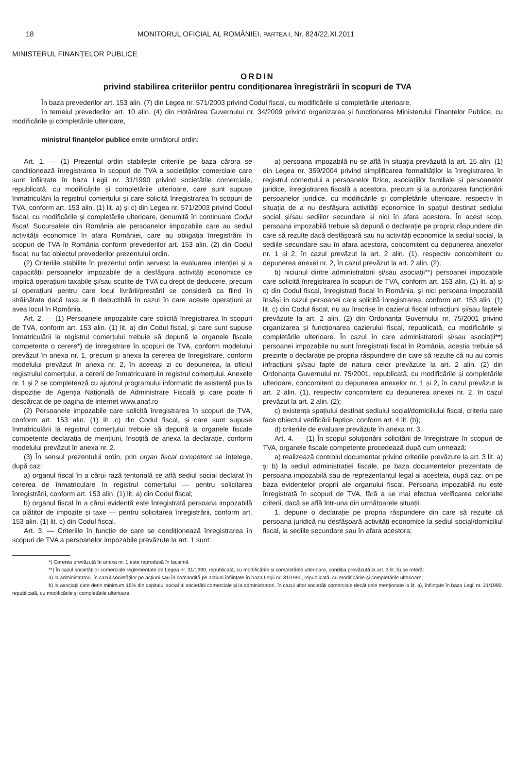18 MONITORUL OFICIAL AL ROMÂNIEI, PARTEA I, Nr. 824/22.XI.2011
MINISTERUL FINANȚELOR PUBLICE
ORDIN
privind stabilirea criteriilor pentru condiționarea înregistrării în scopuri de TVA
În baza prevederilor art. 153 alin. (7) din Legea nr. 571/2003 privind Codul fiscal, cu modificările și completările ulterioare,
în temeiul prevederilor art. 10 alin. (4) din Hotărârea Guvernului nr. 34/2009 privind organizarea și funcționarea Ministerului Finanțelor Publice, cu modificările și completările ulterioare,
ministrul finanțelor publice emite următorul ordin:
Art. 1. — (1) Prezentul ordin stabilește criteriile pe baza cărora se condiționează înregistrarea în scopuri de TVA a societăților comerciale care sunt înființate în baza Legii nr. 31/1990 privind societățile comerciale, republicată, cu modificările și completările ulterioare, care sunt supuse înmatriculării la registrul comerțului și care solicită înregistrarea în scopuri de TVA, conform art. 153 alin. (1) lit. a) și c) din Legea nr. 571/2003 privind Codul fiscal, cu modificările și completările ulterioare, denumită în continuare Codul fiscal. Sucursalele din România ale persoanelor impozabile care au sediul activității economice în afara României, care au obligația înregistrării în scopuri de TVA în România conform prevederilor art. 153 alin. (2) din Codul fiscal, nu fac obiectul prevederilor prezentului ordin.
(2) Criteriile stabilite în prezentul ordin servesc la evaluarea intenției și a capacității persoanelor impozabile de a desfășura activități economice ce implică operațiuni taxabile și/sau scutite de TVA cu drept de deducere, precum și operațiuni pentru care locul livrării/prestării se consideră ca fiind în străinătate dacă taxa ar fi deductibilă în cazul în care aceste operațiuni ar avea locul în România.
Art. 2. — (1) Persoanele impozabile care solicită înregistrarea în scopuri de TVA, conform art. 153 alin. (1) lit. a) din Codul fiscal, și care sunt supuse înmatriculării la registrul comerțului trebuie să depună la organele fiscale competente o cerere*) de înregistrare în scopuri de TVA, conform modelului prevăzut în anexa nr. 1, precum și anexa la cererea de înregistrare, conform modelului prevăzut în anexa nr. 2, în aceeași zi cu depunerea, la oficiul registrului comerțului, a cererii de înmatriculare în registrul comerțului. Anexele nr. 1 și 2 se completează cu ajutorul programului informatic de asistență pus la dispoziție de Agenția Națională de Administrare Fiscală și care poate fi descărcat de pe pagina de internet www.anaf.ro
(2) Persoanele impozabile care solicită înregistrarea în scopuri de TVA, conform art. 153 alin. (1) lit. c) din Codul fiscal, și care sunt supuse înmatriculării la registrul comerțului trebuie să depună la organele fiscale competente declarația de mențiuni, însoțită de anexa la declarație, conform modelului prevăzut în anexa nr. 2.
(3) În sensul prezentului ordin, prin organ fiscal competent se înțelege, după caz:
a) organul fiscal în a cărui rază teritorială se află sediul social declarat în cererea de înmatriculare în registrul comerțului — pentru solicitarea înregistrării, conform art. 153 alin. (1) lit. a) din Codul fiscal;
b) organul fiscal în a cărui evidență este înregistrată persoana impozabilă ca plătitor de impozite și taxe — pentru solicitarea înregistrării, conform art. 153 alin. (1) lit. c) din Codul fiscal.
Art. 3. — Criteriile în funcție de care se condiționează înregistrarea în scopuri de TVA a persoanelor impozabile prevăzute la art. 1 sunt:
a) persoana impozabilă nu se află în situația prevăzută la art. 15 alin. (1) din Legea nr. 359/2004 privind simplificarea formalităților la înregistrarea în registrul comerțului a persoanelor fizice, asociațiilor familiale și persoanelor juridice, înregistrarea fiscală a acestora, precum și la autorizarea funcționării persoanelor juridice, cu modificările și completările ulterioare, respectiv în situația de a nu desfășura activități economice în spațiul destinat sediului social și/sau sediilor secundare și nici în afara acestora. În acest scop, persoana impozabilă trebuie să depună o declarație pe propria răspundere din care să rezulte dacă desfășoară sau nu activități economice la sediul social, la sediile secundare sau în afara acestora, concomitent cu depunerea anexelor nr. 1 și 2, în cazul prevăzut la art. 2 alin. (1), respectiv concomitent cu depunerea anexei nr. 2, în cazul prevăzut la art. 2 alin. (2);
b) niciunul dintre administratorii și/sau asociații**) persoanei impozabile care solicită înregistrarea în scopuri de TVA, conform art. 153 alin. (1) lit. a) și c) din Codul fiscal, înregistrați fiscal în România, și nici persoana impozabilă însăși în cazul persoanei care solicită înregistrarea, conform art. 153 alin. (1) lit. c) din Codul fiscal, nu au înscrise în cazierul fiscal infracțiuni și/sau faptele prevăzute la art. 2 alin. (2) din Ordonanța Guvernului nr. 75/2001 privind organizarea și funcționarea cazierului fiscal, republicată, cu modificările și completările ulterioare. În cazul în care administratorii și/sau asociații**) persoanei impozabile nu sunt înregistrați fiscal în România, aceștia trebuie să prezinte o declarație pe propria răspundere din care să rezulte că nu au comis infracțiuni și/sau fapte de natura celor prevăzute la art. 2 alin. (2) din Ordonanța Guvernului nr. 75/2001, republicată, cu modificările și completările ulterioare, concomitent cu depunerea anexelor nr. 1 și 2, în cazul prevăzut la art. 2 alin. (1), respectiv concomitent cu depunerea anexei nr. 2, în cazul prevăzut la art. 2 alin. (2);
c) existența spațiului destinat sediului social/domiciliului fiscal, criteriu care face obiectul verificării faptice, conform art. 4 lit. (b);
d) criteriile de evaluare prevăzute în anexa nr. 3.
Art. 4. — (1) În scopul soluționării solicitării de înregistrare în scopuri de TVA, organele fiscale competente procedează după cum urmează:
a) realizează controlul documentar privind criteriile prevăzute la art. 3 lit. a) și b) la sediul administrației fiscale, pe baza documentelor prezentate de persoana impozabilă sau de reprezentantul legal al acesteia, după caz, ori pe baza evidențelor proprii ale organului fiscal. Persoana impozabilă nu este înregistrată în scopuri de TVA, fără a se mai efectua verificarea celorlalte criterii, dacă se află într-una din următoarele situații:
1. depune o declarație pe propria răspundere din care să rezulte că persoana juridică nu desfășoară activități economice la sediul social/domiciliul fiscal, la sediile secundare sau în afara acestora;
*) Cererea prevăzută în anexa nr. 1 este reprodusă în facsimil.
**) În cazul societăților comerciale reglementate de Legea nr. 31/1990, republicată, cu modificările și completările ulterioare, condiția prevăzută la art. 3 lit. b) se referă:
a) la administratori, în cazul societăților pe acțiuni sau în comandită pe acțiuni înființate în baza Legii nr. 31/1990, republicată, cu modificările și completările ulterioare;
b) la asociații care dețin minimum 15% din capitalul social al societății comerciale și la administratori, în cazul altor societăți comerciale decât cele menționate la lit. a), înființate în baza Legii nr. 31/1990, republicată, cu modificările și completările ulterioare.